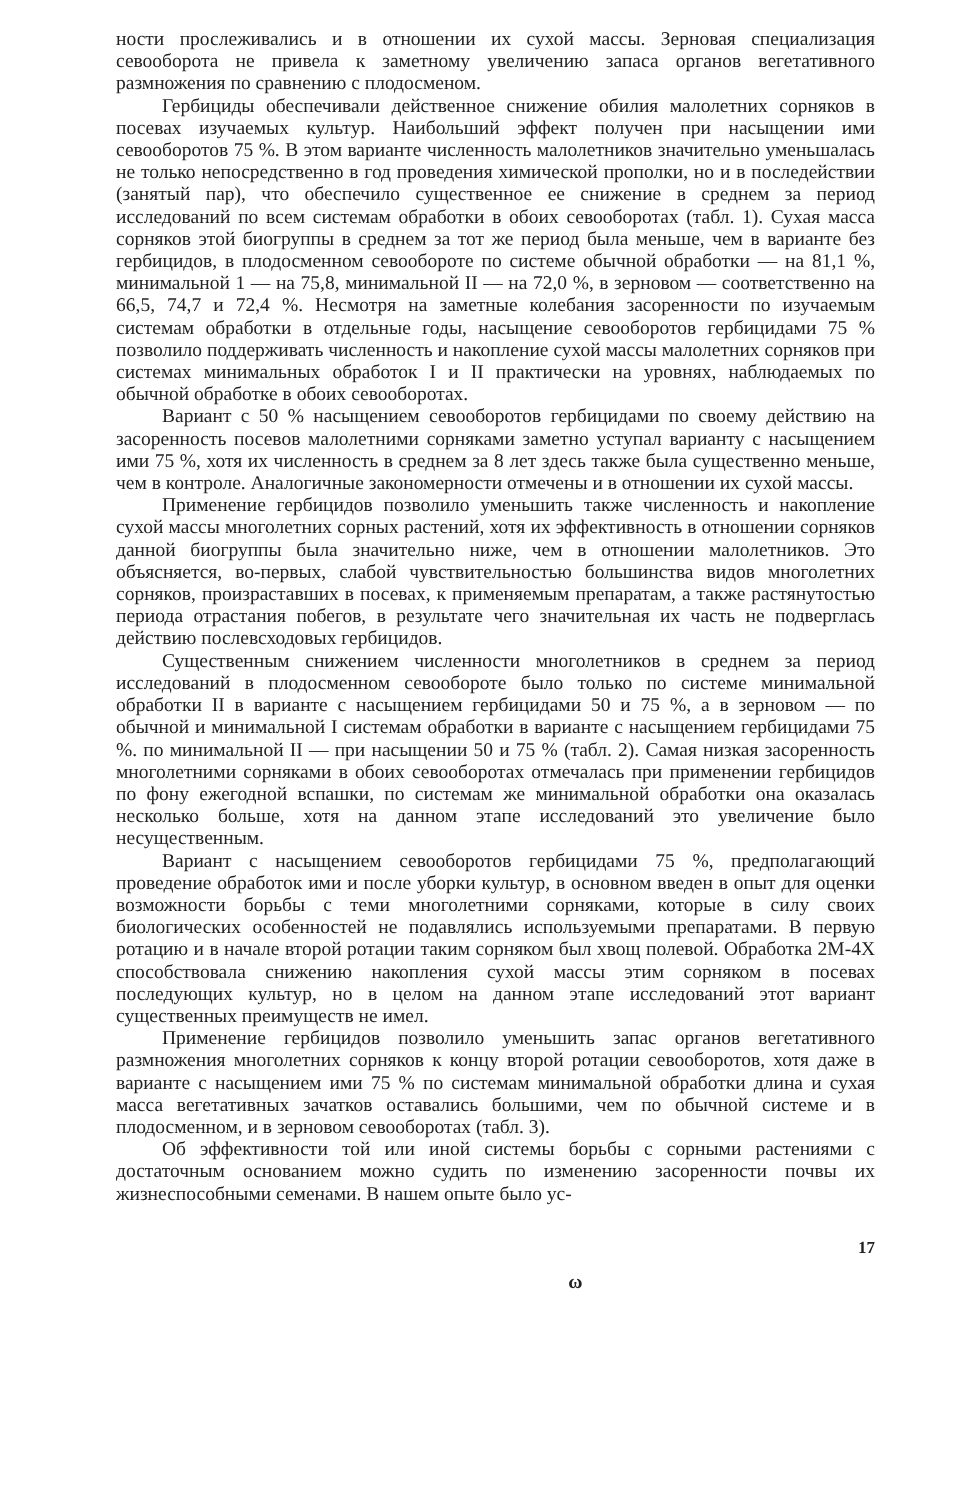ности прослеживались и в отношении их сухой массы. Зерновая специализация севооборота не привела к заметному увеличению запаса органов вегетативного размножения по сравнению с плодосменом.
Гербициды обеспечивали действенное снижение обилия малолетних сорняков в посевах изучаемых культур. Наибольший эффект получен при насыщении ими севооборотов 75 %. В этом варианте численность малолетников значительно уменьшалась не только непосредственно в год проведения химической прополки, но и в последействии (занятый пар), что обеспечило существенное ее снижение в среднем за период исследований по всем системам обработки в обоих севооборотах (табл. 1). Сухая масса сорняков этой биогруппы в среднем за тот же период была меньше, чем в варианте без гербицидов, в плодосменном севообороте по системе обычной обработки — на 81,1 %, минимальной 1 — на 75,8, минимальной II — на 72,0 %, в зерновом — соответственно на 66,5, 74,7 и 72,4 %. Несмотря на заметные колебания засоренности по изучаемым системам обработки в отдельные годы, насыщение севооборотов гербицидами 75 % позволило поддерживать численность и накопление сухой массы малолетних сорняков при системах минимальных обработок I и II практически на уровнях, наблюдаемых по обычной обработке в обоих севооборотах.
Вариант с 50 % насыщением севооборотов гербицидами по своему действию на засоренность посевов малолетними сорняками заметно уступал варианту с насыщением ими 75 %, хотя их численность в среднем за 8 лет здесь также была существенно меньше, чем в контроле. Аналогичные закономерности отмечены и в отношении их сухой массы.
Применение гербицидов позволило уменьшить также численность и накопление сухой массы многолетних сорных растений, хотя их эффективность в отношении сорняков данной биогруппы была значительно ниже, чем в отношении малолетников. Это объясняется, во-первых, слабой чувствительностью большинства видов многолетних сорняков, произраставших в посевах, к применяемым препаратам, а также растянутостью периода отрастания побегов, в результате чего значительная их часть не подверглась действию послевсходовых гербицидов.
Существенным снижением численности многолетников в среднем за период исследований в плодосменном севообороте было только по системе минимальной обработки II в варианте с насыщением гербицидами 50 и 75 %, а в зерновом — по обычной и минимальной I системам обработки в варианте с насыщением гербицидами 75 %. по минимальной II — при насыщении 50 и 75 % (табл. 2). Самая низкая засоренность многолетними сорняками в обоих севооборотах отмечалась при применении гербицидов по фону ежегодной вспашки, по системам же минимальной обработки она оказалась несколько больше, хотя на данном этапе исследований это увеличение было несущественным.
Вариант с насыщением севооборотов гербицидами 75 %, предполагающий проведение обработок ими и после уборки культур, в основном введен в опыт для оценки возможности борьбы с теми многолетними сорняками, которые в силу своих биологических особенностей не подавлялись используемыми препаратами. В первую ротацию и в начале второй ротации таким сорняком был хвощ полевой. Обработка 2М-4Х способствовала снижению накопления сухой массы этим сорняком в посевах последующих культур, но в целом на данном этапе исследований этот вариант существенных преимуществ не имел.
Применение гербицидов позволило уменьшить запас органов вегетативного размножения многолетних сорняков к концу второй ротации севооборотов, хотя даже в варианте с насыщением ими 75 % по системам минимальной обработки длина и сухая масса вегетативных зачатков оставались большими, чем по обычной системе и в плодосменном, и в зерновом севооборотах (табл. 3).
Об эффективности той или иной системы борьбы с сорными растениями с достаточным основанием можно судить по изменению засоренности почвы их жизнеспособными семенами. В нашем опыте было ус-
17
ω